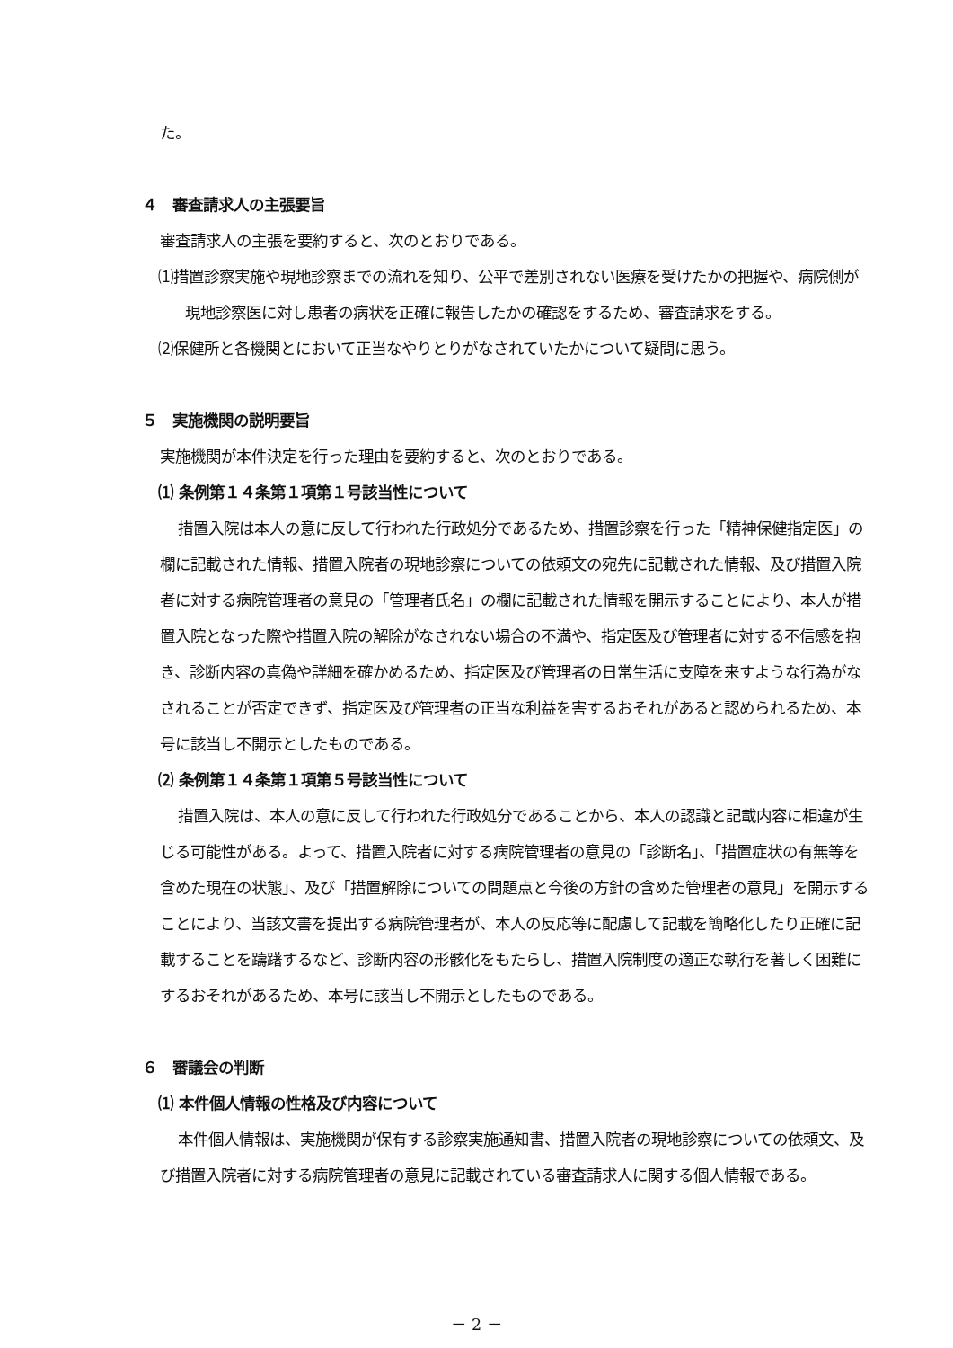た。
４　審査請求人の主張要旨
審査請求人の主張を要約すると、次のとおりである。
⑴措置診察実施や現地診察までの流れを知り、公平で差別されない医療を受けたかの把握や、病院側が現地診察医に対し患者の病状を正確に報告したかの確認をするため、審査請求をする。
⑵保健所と各機関とにおいて正当なやりとりがなされていたかについて疑問に思う。
５　実施機関の説明要旨
実施機関が本件決定を行った理由を要約すると、次のとおりである。
⑴ 条例第１４条第１項第１号該当性について
措置入院は本人の意に反して行われた行政処分であるため、措置診察を行った「精神保健指定医」の欄に記載された情報、措置入院者の現地診察についての依頼文の宛先に記載された情報、及び措置入院者に対する病院管理者の意見の「管理者氏名」の欄に記載された情報を開示することにより、本人が措置入院となった際や措置入院の解除がなされない場合の不満や、指定医及び管理者に対する不信感を抱き、診断内容の真偽や詳細を確かめるため、指定医及び管理者の日常生活に支障を来すような行為がなされることが否定できず、指定医及び管理者の正当な利益を害するおそれがあると認められるため、本号に該当し不開示としたものである。
⑵ 条例第１４条第１項第５号該当性について
措置入院は、本人の意に反して行われた行政処分であることから、本人の認識と記載内容に相違が生じる可能性がある。よって、措置入院者に対する病院管理者の意見の「診断名」、「措置症状の有無等を含めた現在の状態」、及び「措置解除についての問題点と今後の方針の含めた管理者の意見」を開示することにより、当該文書を提出する病院管理者が、本人の反応等に配慮して記載を簡略化したり正確に記載することを躊躇するなど、診断内容の形骸化をもたらし、措置入院制度の適正な執行を著しく困難にするおそれがあるため、本号に該当し不開示としたものである。
６　審議会の判断
⑴ 本件個人情報の性格及び内容について
本件個人情報は、実施機関が保有する診察実施通知書、措置入院者の現地診察についての依頼文、及び措置入院者に対する病院管理者の意見に記載されている審査請求人に関する個人情報である。
－ 2 －